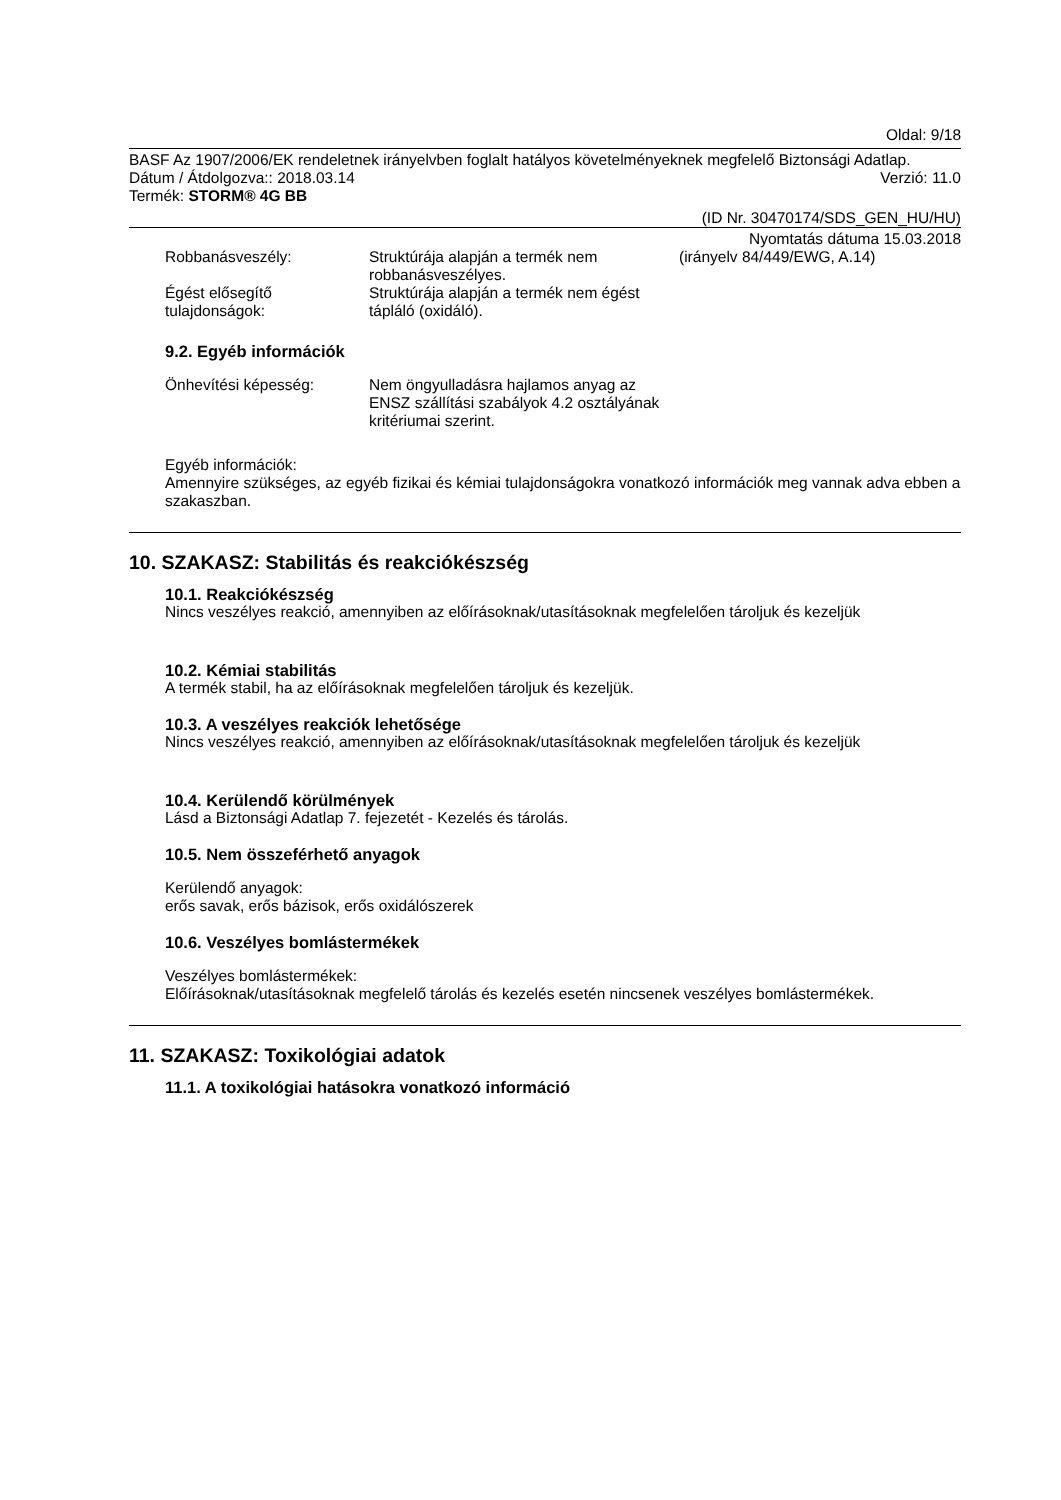Oldal: 9/18
BASF Az 1907/2006/EK rendeletnek irányelvben foglalt hatályos követelményeknek megfelelő Biztonsági Adatlap.
Dátum / Átdolgozva:: 2018.03.14 Verzió: 11.0
Termék: STORM® 4G BB
(ID Nr. 30470174/SDS_GEN_HU/HU)
Nyomtatás dátuma 15.03.2018
Robbanásveszély: Struktúrája alapján a termék nem robbanásveszélyes. (irányelv 84/449/EWG, A.14)
Égést elősegítő tulajdonságok: Struktúrája alapján a termék nem égést tápláló (oxidáló).
9.2. Egyéb információk
Önhevítési képesség: Nem öngyulladásra hajlamos anyag az ENSZ szállítási szabályok 4.2 osztályának kritériumai szerint.
Egyéb információk:
Amennyire szükséges, az egyéb fizikai és kémiai tulajdonságokra vonatkozó információk meg vannak adva ebben a szakaszban.
10. SZAKASZ: Stabilitás és reakciókészség
10.1. Reakciókészség
Nincs veszélyes reakció, amennyiben az előírásoknak/utasításoknak megfelelően tároljuk és kezeljük
10.2. Kémiai stabilitás
A termék stabil, ha az előírásoknak megfelelően tároljuk és kezeljük.
10.3. A veszélyes reakciók lehetősége
Nincs veszélyes reakció, amennyiben az előírásoknak/utasításoknak megfelelően tároljuk és kezeljük
10.4. Kerülendő körülmények
Lásd a Biztonsági Adatlap 7. fejezetét - Kezelés és tárolás.
10.5. Nem összeférhető anyagok
Kerülendő anyagok:
erős savak, erős bázisok, erős oxidálószerek
10.6. Veszélyes bomlástermékek
Veszélyes bomlástermékek:
Előírásoknak/utasításoknak megfelelő tárolás és kezelés esetén nincsenek veszélyes bomlástermékek.
11. SZAKASZ: Toxikológiai adatok
11.1. A toxikológiai hatásokra vonatkozó információ